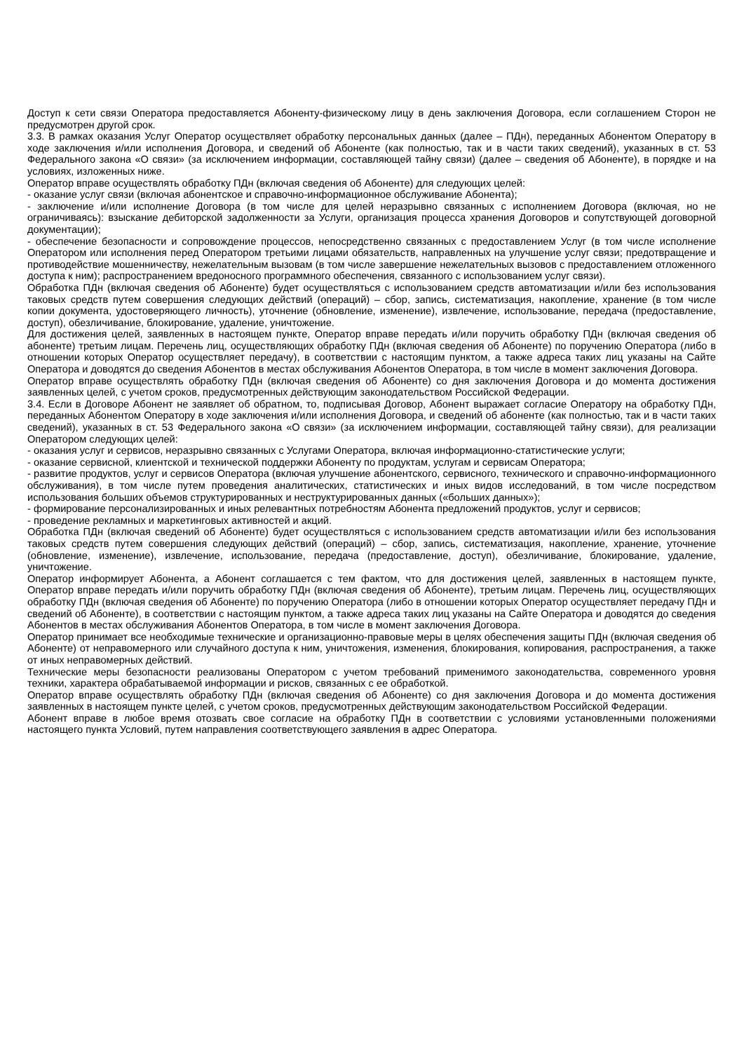Доступ к сети связи Оператора предоставляется Абоненту-физическому лицу в день заключения Договора, если соглашением Сторон не предусмотрен другой срок.
3.3. В рамках оказания Услуг Оператор осуществляет обработку персональных данных (далее – ПДн), переданных Абонентом Оператору в ходе заключения и/или исполнения Договора, и сведений об Абоненте (как полностью, так и в части таких сведений), указанных в ст. 53 Федерального закона «О связи» (за исключением информации, составляющей тайну связи) (далее – сведения об Абоненте), в порядке и на условиях, изложенных ниже.
Оператор вправе осуществлять обработку ПДн (включая сведения об Абоненте) для следующих целей:
- оказание услуг связи (включая абонентское и справочно-информационное обслуживание Абонента);
- заключение и/или исполнение Договора (в том числе для целей неразрывно связанных с исполнением Договора (включая, но не ограничиваясь): взыскание дебиторской задолженности за Услуги, организация процесса хранения Договоров и сопутствующей договорной документации);
- обеспечение безопасности и сопровождение процессов, непосредственно связанных с предоставлением Услуг (в том числе исполнение Оператором или исполнения перед Оператором третьими лицами обязательств, направленных на улучшение услуг связи; предотвращение и противодействие мошенничеству, нежелательным вызовам (в том числе завершение нежелательных вызовов с предоставлением отложенного доступа к ним); распространением вредоносного программного обеспечения, связанного с использованием услуг связи).
Обработка ПДн (включая сведения об Абоненте) будет осуществляться с использованием средств автоматизации и/или без использования таковых средств путем совершения следующих действий (операций) – сбор, запись, систематизация, накопление, хранение (в том числе копии документа, удостоверяющего личность), уточнение (обновление, изменение), извлечение, использование, передача (предоставление, доступ), обезличивание, блокирование, удаление, уничтожение.
Для достижения целей, заявленных в настоящем пункте, Оператор вправе передать и/или поручить обработку ПДн (включая сведения об абоненте) третьим лицам. Перечень лиц, осуществляющих обработку ПДн (включая сведения об Абоненте) по поручению Оператора (либо в отношении которых Оператор осуществляет передачу), в соответствии с настоящим пунктом, а также адреса таких лиц указаны на Сайте Оператора и доводятся до сведения Абонентов в местах обслуживания Абонентов Оператора, в том числе в момент заключения Договора.
Оператор вправе осуществлять обработку ПДн (включая сведения об Абоненте) со дня заключения Договора и до момента достижения заявленных целей, с учетом сроков, предусмотренных действующим законодательством Российской Федерации.
3.4. Если в Договоре Абонент не заявляет об обратном, то, подписывая Договор, Абонент выражает согласие Оператору на обработку ПДн, переданных Абонентом Оператору в ходе заключения и/или исполнения Договора, и сведений об абоненте (как полностью, так и в части таких сведений), указанных в ст. 53 Федерального закона «О связи» (за исключением информации, составляющей тайну связи), для реализации Оператором следующих целей:
- оказания услуг и сервисов, неразрывно связанных с Услугами Оператора, включая информационно-статистические услуги;
- оказание сервисной, клиентской и технической поддержки Абоненту по продуктам, услугам и сервисам Оператора;
- развитие продуктов, услуг и сервисов Оператора (включая улучшение абонентского, сервисного, технического и справочно-информационного обслуживания), в том числе путем проведения аналитических, статистических и иных видов исследований, в том числе посредством использования больших объемов структурированных и неструктурированных данных («больших данных»);
- формирование персонализированных и иных релевантных потребностям Абонента предложений продуктов, услуг и сервисов;
- проведение рекламных и маркетинговых активностей и акций.
Обработка ПДн (включая сведений об Абоненте) будет осуществляться с использованием средств автоматизации и/или без использования таковых средств путем совершения следующих действий (операций) – сбор, запись, систематизация, накопление, хранение, уточнение (обновление, изменение), извлечение, использование, передача (предоставление, доступ), обезличивание, блокирование, удаление, уничтожение.
Оператор информирует Абонента, а Абонент соглашается с тем фактом, что для достижения целей, заявленных в настоящем пункте, Оператор вправе передать и/или поручить обработку ПДн (включая сведения об Абоненте), третьим лицам. Перечень лиц, осуществляющих обработку ПДн (включая сведения об Абоненте) по поручению Оператора (либо в отношении которых Оператор осуществляет передачу ПДн и сведений об Абоненте), в соответствии с настоящим пунктом, а также адреса таких лиц указаны на Сайте Оператора и доводятся до сведения Абонентов в местах обслуживания Абонентов Оператора, в том числе в момент заключения Договора.
Оператор принимает все необходимые технические и организационно-правовые меры в целях обеспечения защиты ПДн (включая сведения об Абоненте) от неправомерного или случайного доступа к ним, уничтожения, изменения, блокирования, копирования, распространения, а также от иных неправомерных действий.
Технические меры безопасности реализованы Оператором с учетом требований применимого законодательства, современного уровня техники, характера обрабатываемой информации и рисков, связанных с ее обработкой.
Оператор вправе осуществлять обработку ПДн (включая сведения об Абоненте) со дня заключения Договора и до момента достижения заявленных в настоящем пункте целей, с учетом сроков, предусмотренных действующим законодательством Российской Федерации.
Абонент вправе в любое время отозвать свое согласие на обработку ПДн в соответствии с условиями установленными положениями настоящего пункта Условий, путем направления соответствующего заявления в адрес Оператора.